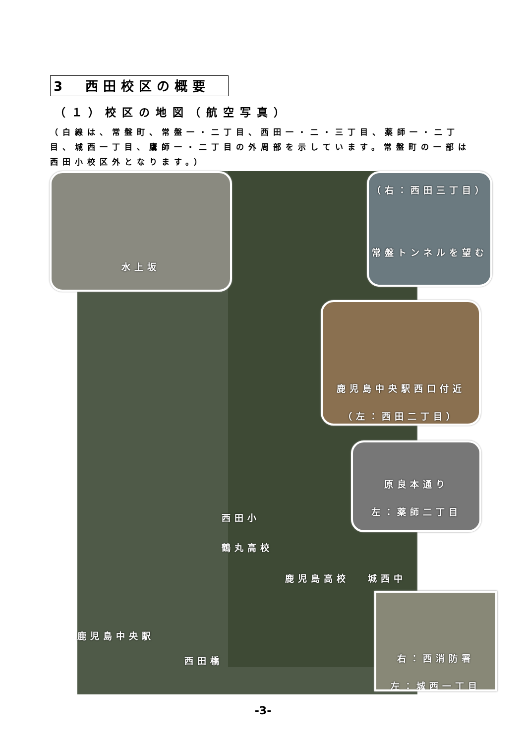3　西田校区の概要
（１）校区の地図（航空写真）
（白線は、常盤町、常盤一・二丁目、西田一・二・三丁目、薬師一・二丁目、城西一丁目、鷹師一・二丁目の外周部を示しています。常盤町の一部は西田小校区外となります。）
水上坂
（右：西田三丁目）
常盤トンネルを望む
鹿児島中央駅西口付近
（左：西田二丁目）
原良本通り
左：薬師二丁目
右：西消防署
左：城西一丁目
西田小
鶴丸高校
鹿児島高校 城西中
鹿児島中央駅
西田橋
-3-